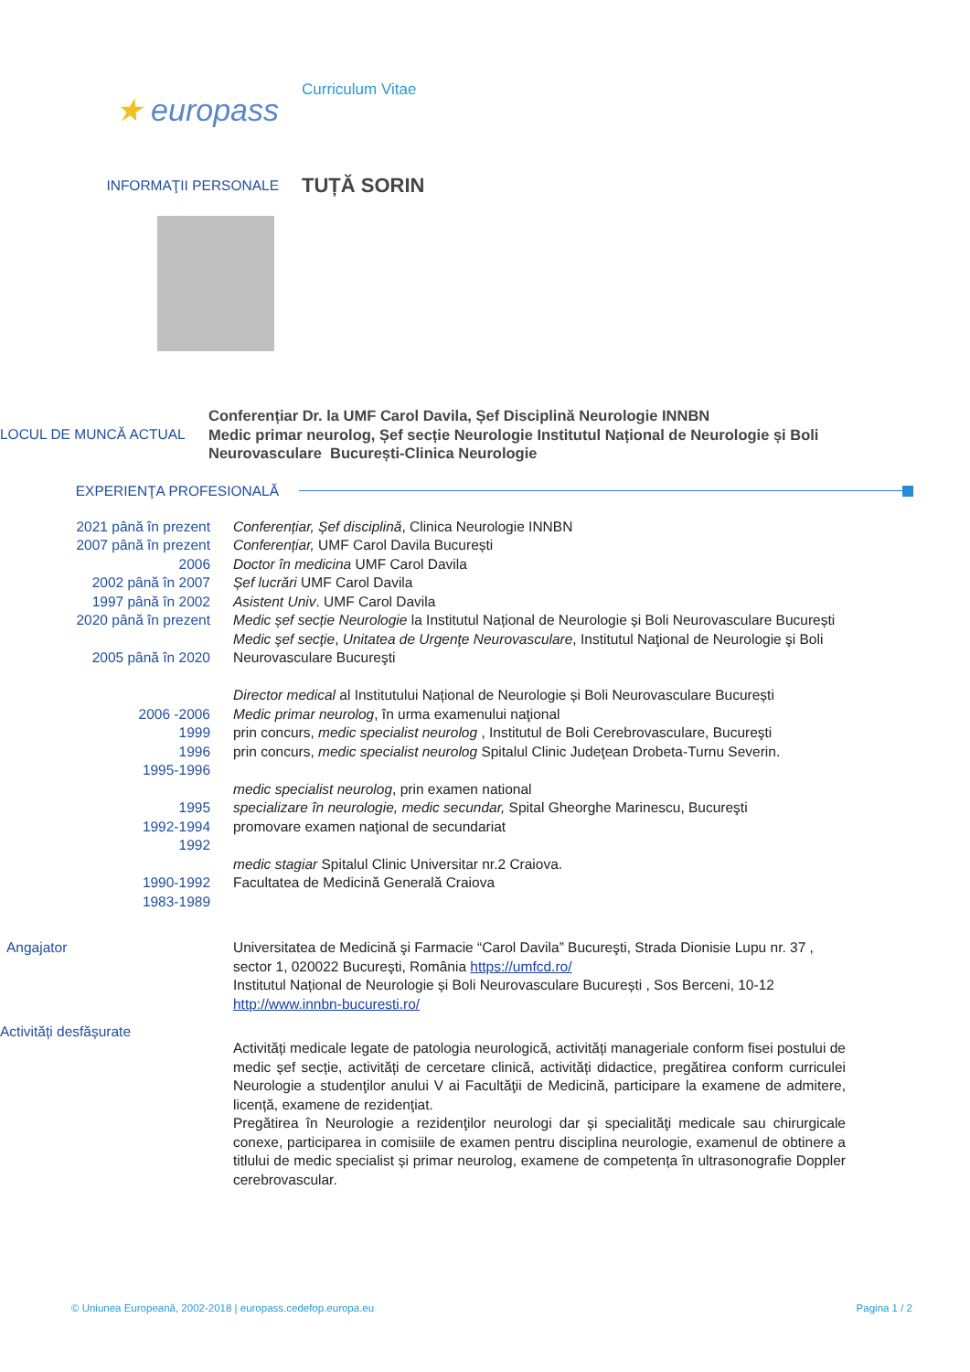★ europass
Curriculum Vitae
INFORMAŢII PERSONALE
TUȚĂ SORIN
LOCUL DE MUNCĂ ACTUAL
Conferențiar Dr. la UMF Carol Davila, Șef Disciplină Neurologie INNBN
Medic primar neurolog, Șef secție Neurologie Institutul Național de Neurologie și Boli Neurovasculare București-Clinica Neurologie
EXPERIENŢA PROFESIONALĂ
2021 până în prezent
2007 până în prezent
2006
2002 până în 2007
1997 până în 2002
2020 până în prezent
2005 până în 2020
2006 -2006
1999
1996
1995-1996
1995
1992-1994
1992
1990-1992
1983-1989
Conferențiar, Șef disciplină, Clinica Neurologie INNBN
Conferențiar, UMF Carol Davila București
Doctor în medicina UMF Carol Davila
Șef lucrări UMF Carol Davila
Asistent Univ. UMF Carol Davila
Medic șef secție Neurologie la Institutul Național de Neurologie și Boli Neurovasculare București
Medic şef secţie, Unitatea de Urgenţe Neurovasculare, Institutul Naţional de Neurologie şi Boli Neurovasculare Bucureşti
Director medical al Institutului Național de Neurologie și Boli Neurovasculare București
Medic primar neurolog, în urma examenului naţional
prin concurs, medic specialist neurolog , Institutul de Boli Cerebrovasculare, Bucureşti
prin concurs, medic specialist neurolog Spitalul Clinic Judeţean Drobeta-Turnu Severin.
medic specialist neurolog, prin examen national
specializare în neurologie, medic secundar, Spital Gheorghe Marinescu, Bucureşti
promovare examen naţional de secundariat
medic stagiar Spitalul Clinic Universitar nr.2 Craiova.
Facultatea de Medicină Generală Craiova
Angajator Universitatea de Medicină şi Farmacie “Carol Davila” Bucureşti, Strada Dionisie Lupu nr. 37 , sector 1, 020022 Bucureşti, România https://umfcd.ro/
Institutul Național de Neurologie și Boli Neurovasculare București , Sos Berceni, 10-12 http://www.innbn-bucuresti.ro/
Activități desfășurate
Activități medicale legate de patologia neurologică, activități manageriale conform fisei postului de medic șef secție, activități de cercetare clinică, activități didactice, pregătirea conform curriculei Neurologie a studenţilor anului V ai Facultăţii de Medicină, participare la examene de admitere, licență, examene de rezidenţiat.
Pregătirea în Neurologie a rezidenţilor neurologi dar și specialităţi medicale sau chirurgicale conexe, participarea in comisiile de examen pentru disciplina neurologie, examenul de obtinere a titlului de medic specialist și primar neurolog, examene de competența în ultrasonografie Doppler cerebrovascular.
© Uniunea Europeană, 2002-2018 | europass.cedefop.europa.eu Pagina 1 / 2